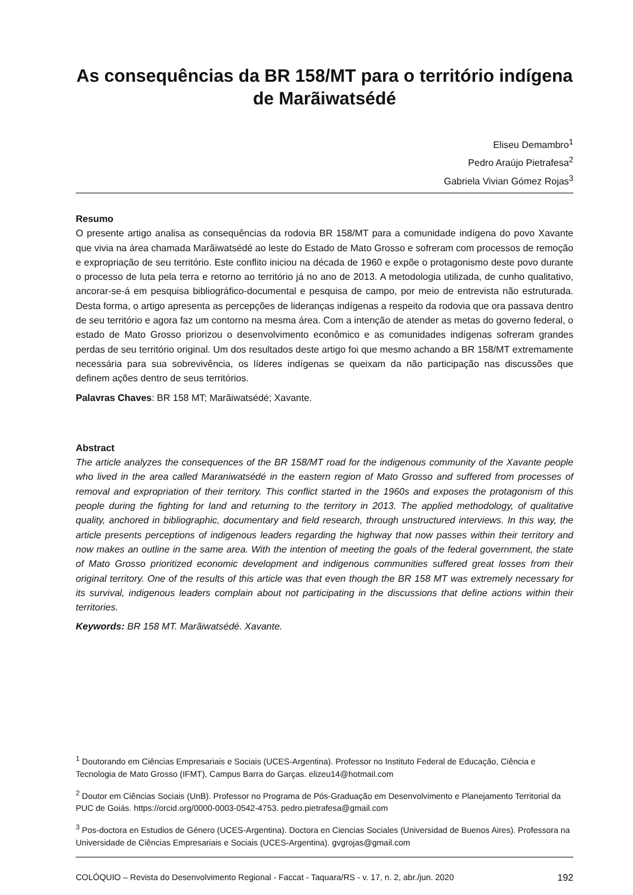As consequências da BR 158/MT para o território indígena de Marãiwatsédé
Eliseu Demambro<sup>1</sup>
Pedro Araújo Pietrafesa<sup>2</sup>
Gabriela Vivian Gómez Rojas<sup>3</sup>
Resumo
O presente artigo analisa as consequências da rodovia BR 158/MT para a comunidade indígena do povo Xavante que vivia na área chamada Marãiwatsédé ao leste do Estado de Mato Grosso e sofreram com processos de remoção e expropriação de seu território. Este conflito iniciou na década de 1960 e expõe o protagonismo deste povo durante o processo de luta pela terra e retorno ao território já no ano de 2013. A metodologia utilizada, de cunho qualitativo, ancorar-se-á em pesquisa bibliográfico-documental e pesquisa de campo, por meio de entrevista não estruturada. Desta forma, o artigo apresenta as percepções de lideranças indígenas a respeito da rodovia que ora passava dentro de seu território e agora faz um contorno na mesma área. Com a intenção de atender as metas do governo federal, o estado de Mato Grosso priorizou o desenvolvimento econômico e as comunidades indígenas sofreram grandes perdas de seu território original. Um dos resultados deste artigo foi que mesmo achando a BR 158/MT extremamente necessária para sua sobrevivência, os líderes indígenas se queixam da não participação nas discussões que definem ações dentro de seus territórios.
Palavras Chaves: BR 158 MT; Marãiwatsédé; Xavante.
Abstract
The article analyzes the consequences of the BR 158/MT road for the indigenous community of the Xavante people who lived in the area called Maraniwatsédé in the eastern region of Mato Grosso and suffered from processes of removal and expropriation of their territory. This conflict started in the 1960s and exposes the protagonism of this people during the fighting for land and returning to the territory in 2013. The applied methodology, of qualitative quality, anchored in bibliographic, documentary and field research, through unstructured interviews. In this way, the article presents perceptions of indigenous leaders regarding the highway that now passes within their territory and now makes an outline in the same area. With the intention of meeting the goals of the federal government, the state of Mato Grosso prioritized economic development and indigenous communities suffered great losses from their original territory. One of the results of this article was that even though the BR 158 MT was extremely necessary for its survival, indigenous leaders complain about not participating in the discussions that define actions within their territories.
Keywords: BR 158 MT. Marãiwatsédé. Xavante.
<sup>1</sup> Doutorando em Ciências Empresariais e Sociais (UCES-Argentina). Professor no Instituto Federal de Educação, Ciência e Tecnologia de Mato Grosso (IFMT), Campus Barra do Garças. elizeu14@hotmail.com
<sup>2</sup> Doutor em Ciências Sociais (UnB). Professor no Programa de Pós-Graduação em Desenvolvimento e Planejamento Territorial da PUC de Goiás. https://orcid.org/0000-0003-0542-4753. pedro.pietrafesa@gmail.com
<sup>3</sup> Pos-doctora en Estudios de Género (UCES-Argentina). Doctora en Ciencias Sociales (Universidad de Buenos Aires). Professora na Universidade de Ciências Empresariais e Sociais (UCES-Argentina). gvgrojas@gmail.com
COLÓQUIO – Revista do Desenvolvimento Regional - Faccat - Taquara/RS - v. 17, n. 2, abr./jun. 2020 192